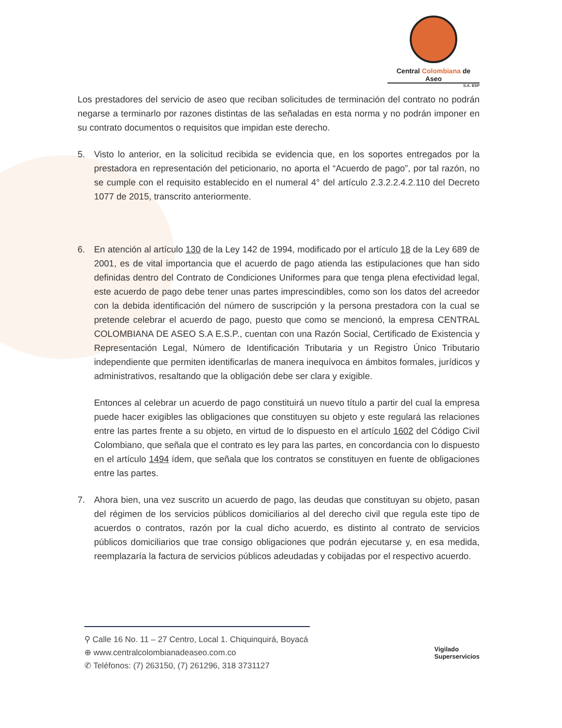Central Colombiana de Aseo
S.A. ESP
Los prestadores del servicio de aseo que reciban solicitudes de terminación del contrato no podrán negarse a terminarlo por razones distintas de las señaladas en esta norma y no podrán imponer en su contrato documentos o requisitos que impidan este derecho.
5. Visto lo anterior, en la solicitud recibida se evidencia que, en los soportes entregados por la prestadora en representación del peticionario, no aporta el “Acuerdo de pago”, por tal razón, no se cumple con el requisito establecido en el numeral 4° del artículo 2.3.2.2.4.2.110 del Decreto 1077 de 2015, transcrito anteriormente.
6. En atención al artículo 130 de la Ley 142 de 1994, modificado por el artículo 18 de la Ley 689 de 2001, es de vital importancia que el acuerdo de pago atienda las estipulaciones que han sido definidas dentro del Contrato de Condiciones Uniformes para que tenga plena efectividad legal, este acuerdo de pago debe tener unas partes imprescindibles, como son los datos del acreedor con la debida identificación del número de suscripción y la persona prestadora con la cual se pretende celebrar el acuerdo de pago, puesto que como se mencionó, la empresa CENTRAL COLOMBIANA DE ASEO S.A E.S.P., cuentan con una Razón Social, Certificado de Existencia y Representación Legal, Número de Identificación Tributaria y un Registro Único Tributario independiente que permiten identificarlas de manera inequívoca en ámbitos formales, jurídicos y administrativos, resaltando que la obligación debe ser clara y exigible.
Entonces al celebrar un acuerdo de pago constituirá un nuevo título a partir del cual la empresa puede hacer exigibles las obligaciones que constituyen su objeto y este regulará las relaciones entre las partes frente a su objeto, en virtud de lo dispuesto en el artículo 1602 del Código Civil Colombiano, que señala que el contrato es ley para las partes, en concordancia con lo dispuesto en el artículo 1494 ídem, que señala que los contratos se constituyen en fuente de obligaciones entre las partes.
7. Ahora bien, una vez suscrito un acuerdo de pago, las deudas que constituyan su objeto, pasan del régimen de los servicios públicos domiciliarios al del derecho civil que regula este tipo de acuerdos o contratos, razón por la cual dicho acuerdo, es distinto al contrato de servicios públicos domiciliarios que trae consigo obligaciones que podrán ejecutarse y, en esa medida, reemplazaría la factura de servicios públicos adeudadas y cobijadas por el respectivo acuerdo.
⚲ Calle 16 No. 11 – 27 Centro, Local 1. Chiquinquirá, Boyacá
⊕ www.centralcolombianadeaseo.com.co
✆ Teléfonos: (7) 263150, (7) 261296, 318 3731127
Vigilado
Superservicios